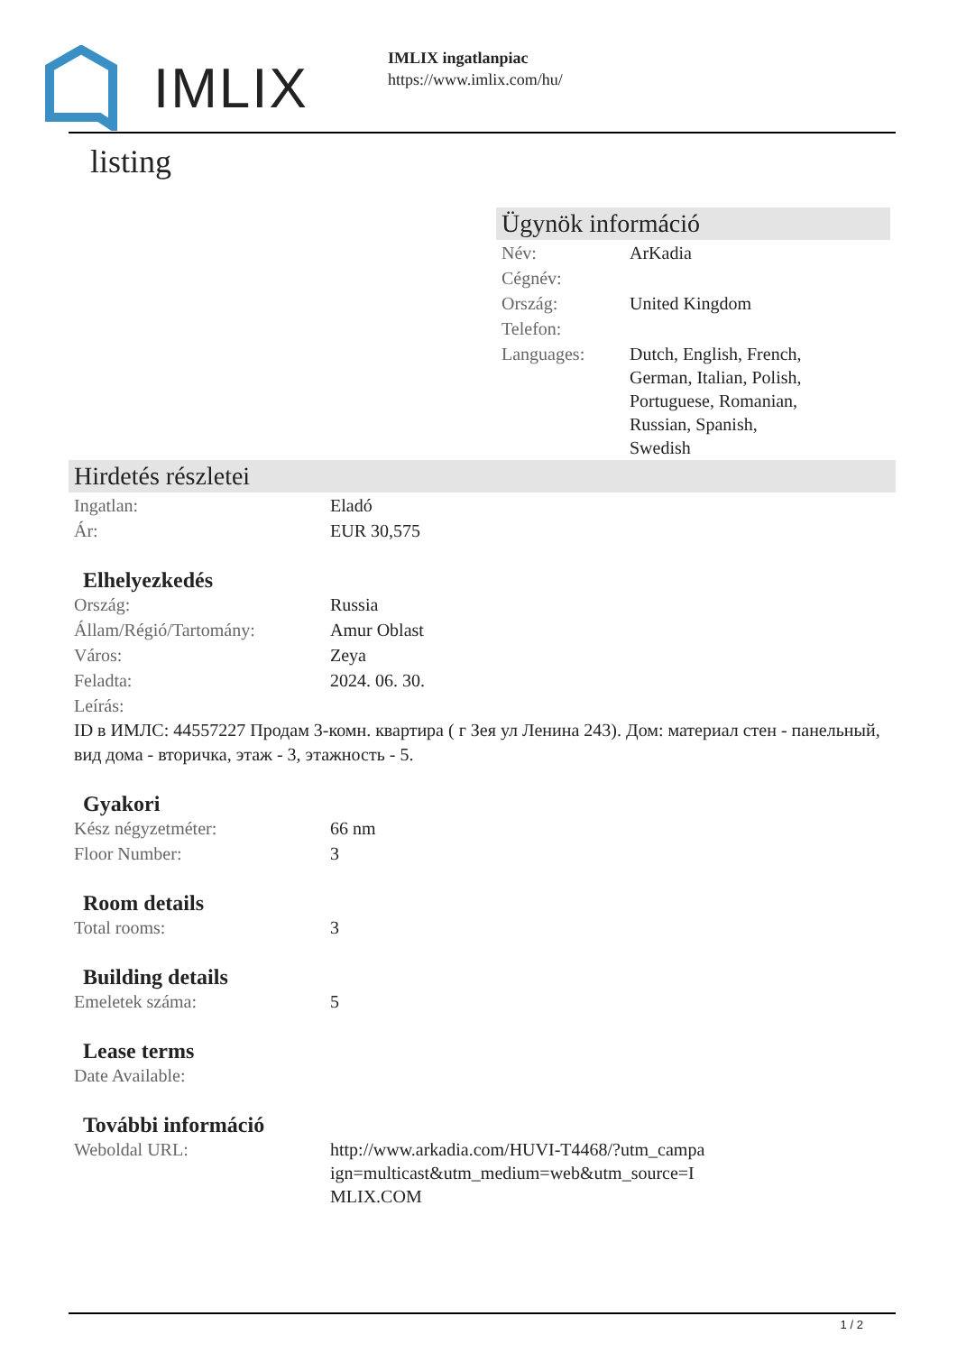IMLIX
IMLIX ingatlanpiac
https://www.imlix.com/hu/
listing
Ügynök információ
| Név: | ArKadia |
| Cégnév: | |
| Ország: | United Kingdom |
| Telefon: | |
| Languages: | Dutch, English, French, German, Italian, Polish, Portuguese, Romanian, Russian, Spanish, Swedish |
Hirdetés részletei
| Ingatlan: | Eladó |
| Ár: | EUR 30,575 |
Elhelyezkedés
| Ország: | Russia |
| Állam/Régió/Tartomány: | Amur Oblast |
| Város: | Zeya |
| Feladta: | 2024. 06. 30. |
| Leírás: | |
ID в ИМЛС: 44557227 Продам 3-комн. квартира ( г Зея ул Ленина 243). Дом: материал стен - панельный, вид дома - вторичка, этаж - 3, этажность - 5.
Gyakori
| Kész négyzetméter: | 66 nm |
| Floor Number: | 3 |
Room details
| Total rooms: | 3 |
Building details
| Emeletek száma: | 5 |
Lease terms
| Date Available: | |
További információ
| Weboldal URL: | http://www.arkadia.com/HUVI-T4468/?utm_campa ign=multicast&utm_medium=web&utm_source=I MLIX.COM |
1 / 2